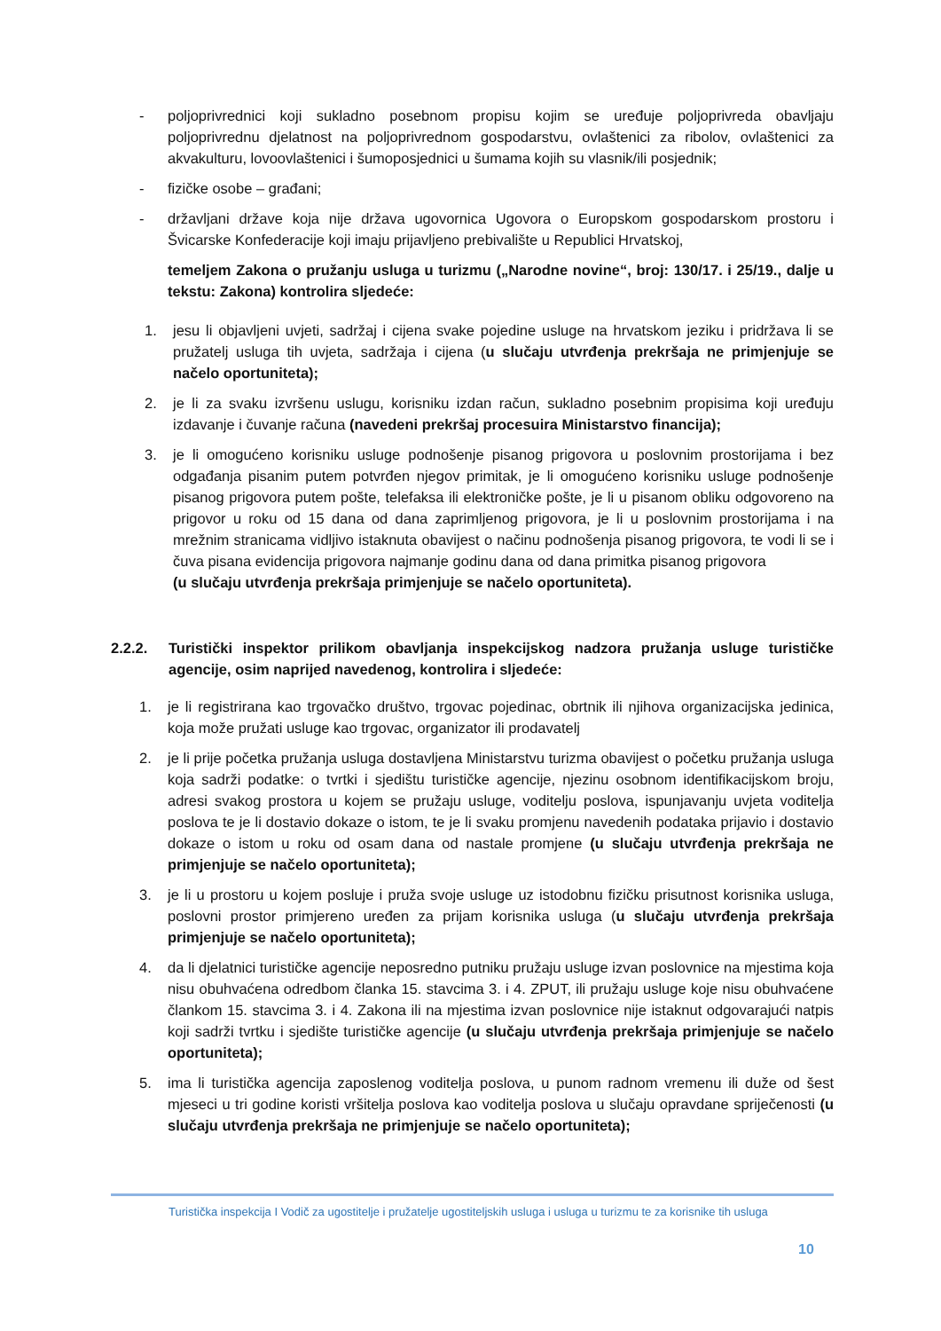- poljoprivrednici koji sukladno posebnom propisu kojim se uređuje poljoprivreda obavljaju poljoprivrednu djelatnost na poljoprivrednom gospodarstvu, ovlaštenici za ribolov, ovlaštenici za akvakulturu, lovoovlaštenici i šumoposjednici u šumama kojih su vlasnik/ili posjednik;
- fizičke osobe – građani;
- državljani države koja nije država ugovornica Ugovora o Europskom gospodarskom prostoru i Švicarske Konfederacije koji imaju prijavljeno prebivalište u Republici Hrvatskoj,
temeljem Zakona o pružanju usluga u turizmu („Narodne novine“, broj: 130/17. i 25/19., dalje u tekstu: Zakona) kontrolira sljedeće:
1. jesu li objavljeni uvjeti, sadržaj i cijena svake pojedine usluge na hrvatskom jeziku i pridržava li se pružatelj usluga tih uvjeta, sadržaja i cijena (u slučaju utvrđenja prekršaja ne primjenjuje se načelo oportuniteta);
2. je li za svaku izvršenu uslugu, korisniku izdan račun, sukladno posebnim propisima koji uređuju izdavanje i čuvanje računa (navedeni prekršaj procesuira Ministarstvo financija);
3. je li omogućeno korisniku usluge podnošenje pisanog prigovora u poslovnim prostorijama i bez odgađanja pisanim putem potvrđen njegov primitak, je li omogućeno korisniku usluge podnošenje pisanog prigovora putem pošte, telefaksa ili elektroničke pošte, je li u pisanom obliku odgovoreno na prigovor u roku od 15 dana od dana zaprimljenog prigovora, je li u poslovnim prostorijama i na mrežnim stranicama vidljivo istaknuta obavijest o načinu podnošenja pisanog prigovora, te vodi li se i čuva pisana evidencija prigovora najmanje godinu dana od dana primitka pisanog prigovora
(u slučaju utvrđenja prekršaja primjenjuje se načelo oportuniteta).
2.2.2. Turistički inspektor prilikom obavljanja inspekcijskog nadzora pružanja usluge turističke agencije, osim naprijed navedenog, kontrolira i sljedeće:
1. je li registrirana kao trgovačko društvo, trgovac pojedinac, obrtnik ili njihova organizacijska jedinica, koja može pružati usluge kao trgovac, organizator ili prodavatelj
2. je li prije početka pružanja usluga dostavljena Ministarstvu turizma obavijest o početku pružanja usluga koja sadrži podatke: o tvrtki i sjedištu turističke agencije, njezinu osobnom identifikacijskom broju, adresi svakog prostora u kojem se pružaju usluge, voditelju poslova, ispunjavanju uvjeta voditelja poslova te je li dostavio dokaze o istom, te je li svaku promjenu navedenih podataka prijavio i dostavio dokaze o istom u roku od osam dana od nastale promjene (u slučaju utvrđenja prekršaja ne primjenjuje se načelo oportuniteta);
3. je li u prostoru u kojem posluje i pruža svoje usluge uz istodobnu fizičku prisutnost korisnika usluga, poslovni prostor primjereno uređen za prijam korisnika usluga (u slučaju utvrđenja prekršaja primjenjuje se načelo oportuniteta);
4. da li djelatnici turističke agencije neposredno putniku pružaju usluge izvan poslovnice na mjestima koja nisu obuhvaćena odredbom članka 15. stavcima 3. i 4. ZPUT, ili pružaju usluge koje nisu obuhvaćene člankom 15. stavcima 3. i 4. Zakona ili na mjestima izvan poslovnice nije istaknut odgovarajući natpis koji sadrži tvrtku i sjedište turističke agencije (u slučaju utvrđenja prekršaja primjenjuje se načelo oportuniteta);
5. ima li turistička agencija zaposlenog voditelja poslova, u punom radnom vremenu ili duže od šest mjeseci u tri godine koristi vršitelja poslova kao voditelja poslova u slučaju opravdane spriječenosti (u slučaju utvrđenja prekršaja ne primjenjuje se načelo oportuniteta);
Turistička inspekcija I Vodič za ugostitelje i pružatelje ugostiteljskih usluga i usluga u turizmu te za korisnike tih usluga
10